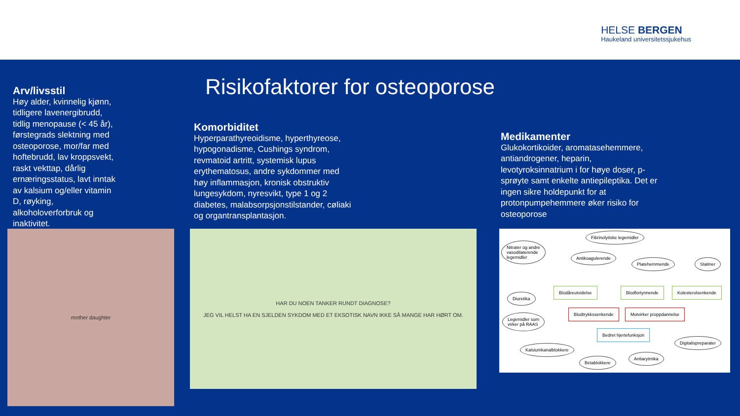HELSE BERGEN
Haukeland universitetssjukehus
Risikofaktorer for osteoporose
Arv/livsstil
Høy alder, kvinnelig kjønn, tidligere lavenergibrudd, tidlig menopause (< 45 år), førstegrads slektning med osteoporose, mor/far med hoftebrudd, lav kroppsvekt, raskt vekttap, dårlig ernæringsstatus, lavt inntak av kalsium og/eller vitamin D, røyking, alkoholoverforbruk og inaktivitet.
Komorbiditet
Hyperparathyreoidisme, hyperthyreose, hypogonadisme, Cushings syndrom, revmatoid artritt, systemisk lupus erythematosus, andre sykdommer med høy inflammasjon, kronisk obstruktiv lungesykdom, nyresvikt, type 1 og 2 diabetes, malabsorpsjonstilstander, cøliaki og organtransplantasjon.
Medikamenter
Glukokortikoider, aromatasehemmere, antiandrogener, heparin, levotyroksinnatrium i for høye doser, p-sprøyte samt enkelte antiepileptika. Det er ingen sikre holdepunkt for at protonpumpehemmere øker risiko for osteoporose
mother daughter
HAR DU NOEN TANKER RUNDT DIAGNOSE?
JEG VIL HELST HA EN SJELDEN SYKDOM MED ET EKSOTISK NAVN IKKE SÅ MANGE HAR HØRT OM.
Fibrinolytiske legemidler
Nitrater og andre
vasodilaterende
legemidler Antikoagulerende
Platehemmende Statiner
Blodåreutvidelse Blodfortynnende Kolesterolsenkende
Diuretika
Blodtrykkssenkende Motvirker proppdannelse
Legemidler som
virker på RAAS
Bedret hjertefunksjon
Digitalispreparater
Kalsiumkanalblokkere
Antiarytmika
Betablokkere